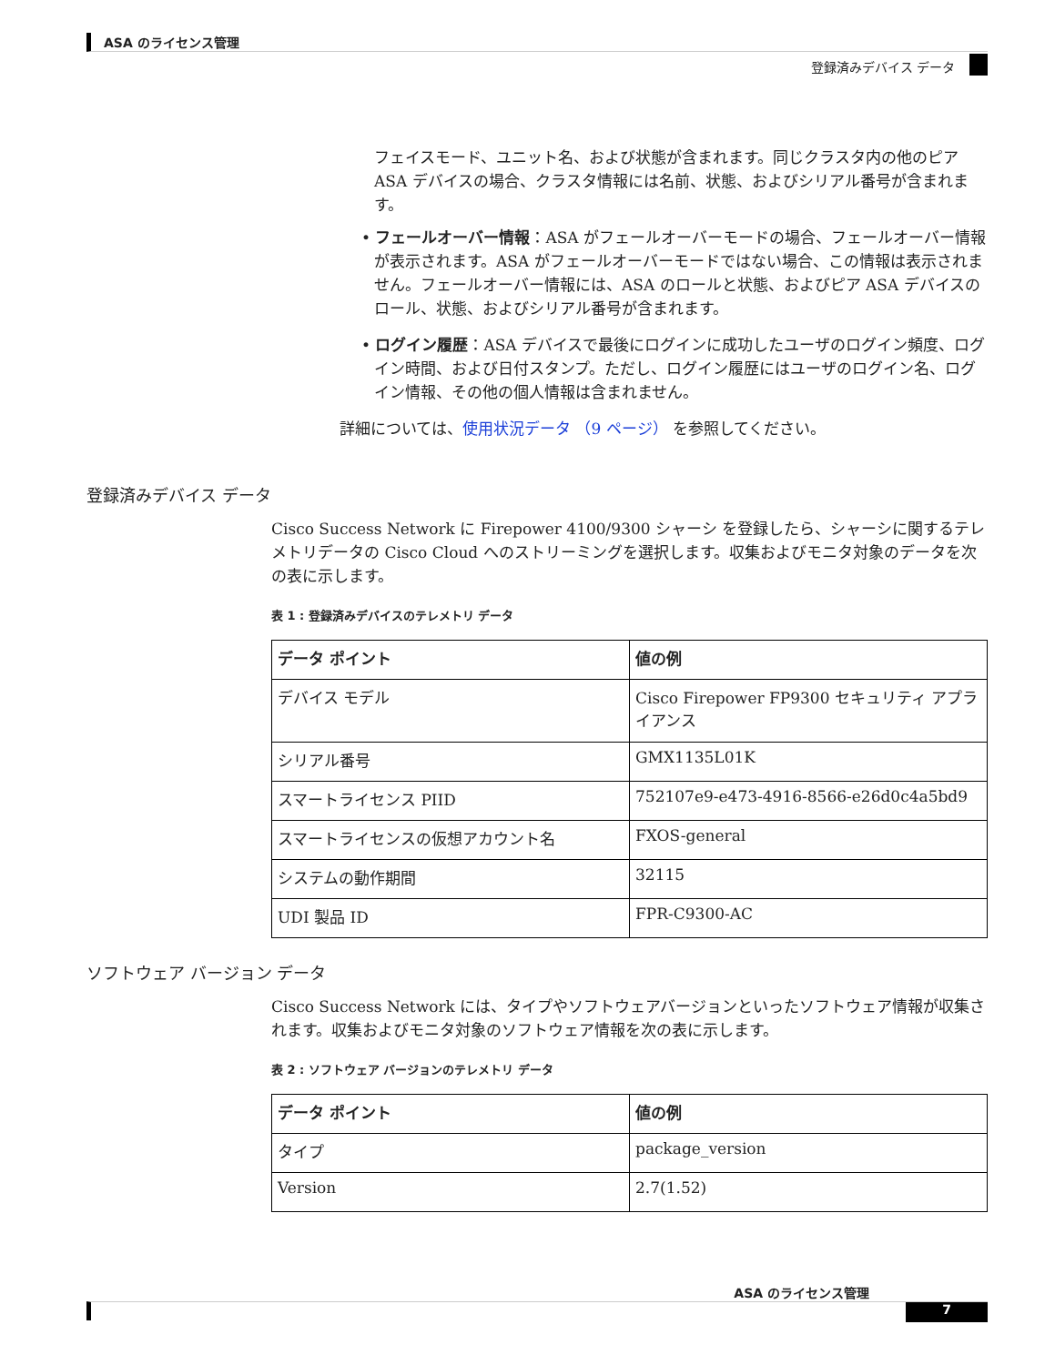ASA のライセンス管理
登録済みデバイス データ
フェイスモード、ユニット名、および状態が含まれます。同じクラスタ内の他のピア ASA デバイスの場合、クラスタ情報には名前、状態、およびシリアル番号が含まれます。
• フェールオーバー情報：ASA がフェールオーバーモードの場合、フェールオーバー情報が表示されます。ASA がフェールオーバーモードではない場合、この情報は表示されません。フェールオーバー情報には、ASA のロールと状態、およびピア ASA デバイスのロール、状態、およびシリアル番号が含まれます。
• ログイン履歴：ASA デバイスで最後にログインに成功したユーザのログイン頻度、ログイン時間、および日付スタンプ。ただし、ログイン履歴にはユーザのログイン名、ログイン情報、その他の個人情報は含まれません。
詳細については、使用状況データ （9 ページ） を参照してください。
登録済みデバイス データ
Cisco Success Network に Firepower 4100/9300 シャーシ を登録したら、シャーシに関するテレメトリデータの Cisco Cloud へのストリーミングを選択します。収集およびモニタ対象のデータを次の表に示します。
表 1 : 登録済みデバイスのテレメトリ データ
| データ ポイント | 値の例 |
| --- | --- |
| デバイス モデル | Cisco Firepower FP9300 セキュリティ アプライアンス |
| シリアル番号 | GMX1135L01K |
| スマートライセンス PIID | 752107e9-e473-4916-8566-e26d0c4a5bd9 |
| スマートライセンスの仮想アカウント名 | FXOS-general |
| システムの動作期間 | 32115 |
| UDI 製品 ID | FPR-C9300-AC |
ソフトウェア バージョン データ
Cisco Success Network には、タイプやソフトウェアバージョンといったソフトウェア情報が収集されます。収集およびモニタ対象のソフトウェア情報を次の表に示します。
表 2 : ソフトウェア バージョンのテレメトリ データ
| データ ポイント | 値の例 |
| --- | --- |
| タイプ | package_version |
| Version | 2.7(1.52) |
ASA のライセンス管理
7